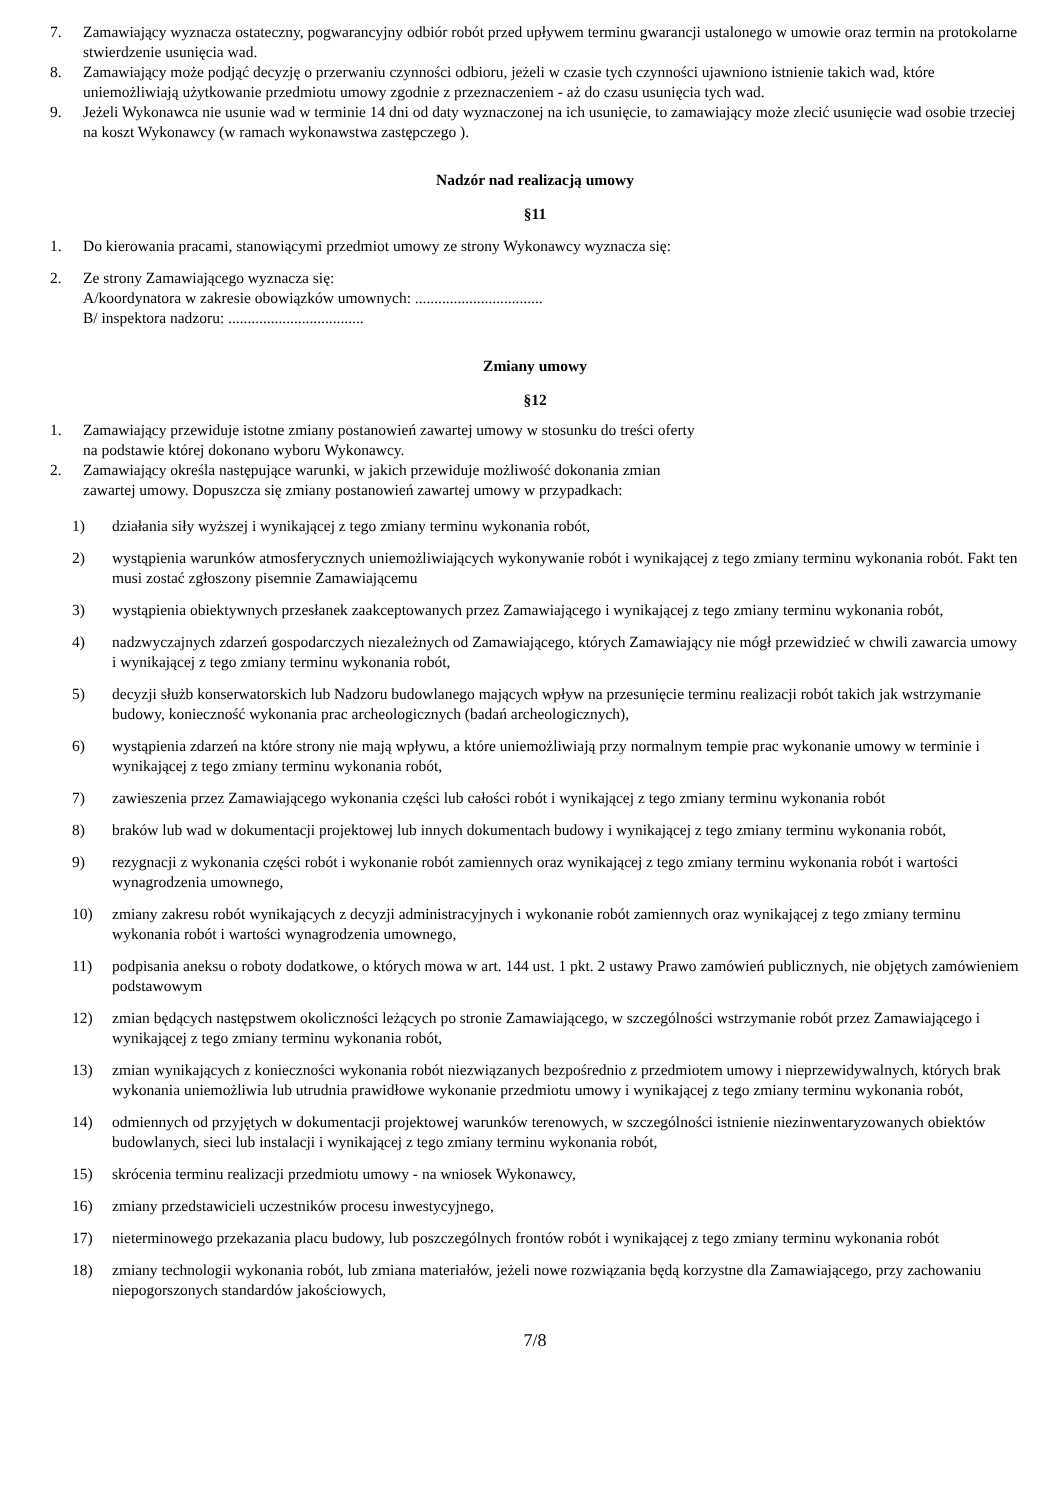7. Zamawiający wyznacza ostateczny, pogwarancyjny odbiór robót przed upływem terminu gwarancji ustalonego w umowie oraz termin na protokolarne stwierdzenie usunięcia wad.
8. Zamawiający może podjąć decyzję o przerwaniu czynności odbioru, jeżeli w czasie tych czynności ujawniono istnienie takich wad, które uniemożliwiają użytkowanie przedmiotu umowy zgodnie z przeznaczeniem - aż do czasu usunięcia tych wad.
9. Jeżeli Wykonawca nie usunie wad w terminie 14 dni od daty wyznaczonej na ich usunięcie, to zamawiający może zlecić usunięcie wad osobie trzeciej na koszt Wykonawcy (w ramach wykonawstwa zastępczego ).
Nadzór nad realizacją umowy
§11
1. Do kierowania pracami, stanowiącymi przedmiot umowy ze strony Wykonawcy wyznacza się:
2. Ze strony Zamawiającego wyznacza się:
A/koordynatora w zakresie obowiązków umownych: .................................
B/ inspektora nadzoru: ...................................
Zmiany umowy
§12
1. Zamawiający przewiduje istotne zmiany postanowień zawartej umowy w stosunku do treści oferty
na podstawie której dokonano wyboru Wykonawcy.
2. Zamawiający określa następujące warunki, w jakich przewiduje możliwość dokonania zmian
zawartej umowy. Dopuszcza się zmiany postanowień zawartej umowy w przypadkach:
1) działania siły wyższej i wynikającej z tego zmiany terminu wykonania robót,
2) wystąpienia warunków atmosferycznych uniemożliwiających wykonywanie robót i wynikającej z tego zmiany terminu wykonania robót. Fakt ten musi zostać zgłoszony pisemnie Zamawiającemu
3) wystąpienia obiektywnych przesłanek zaakceptowanych przez Zamawiającego i wynikającej z tego zmiany terminu wykonania robót,
4) nadzwyczajnych zdarzeń gospodarczych niezależnych od Zamawiającego, których Zamawiający nie mógł przewidzieć w chwili zawarcia umowy i wynikającej z tego zmiany terminu wykonania robót,
5) decyzji służb konserwatorskich lub Nadzoru budowlanego mających wpływ na przesunięcie terminu realizacji robót takich jak wstrzymanie budowy, konieczność wykonania prac archeologicznych (badań archeologicznych),
6) wystąpienia zdarzeń na które strony nie mają wpływu, a które uniemożliwiają przy normalnym tempie prac wykonanie umowy w terminie i wynikającej z tego zmiany terminu wykonania robót,
7) zawieszenia przez Zamawiającego wykonania części lub całości robót i wynikającej z tego zmiany terminu wykonania robót
8) braków lub wad w dokumentacji projektowej lub innych dokumentach budowy i wynikającej z tego zmiany terminu wykonania robót,
9) rezygnacji z wykonania części robót i wykonanie robót zamiennych oraz wynikającej z tego zmiany terminu wykonania robót i wartości wynagrodzenia umownego,
10) zmiany zakresu robót wynikających z decyzji administracyjnych i wykonanie robót zamiennych oraz wynikającej z tego zmiany terminu wykonania robót i wartości wynagrodzenia umownego,
11) podpisania aneksu o roboty dodatkowe, o których mowa w art. 144 ust. 1 pkt. 2 ustawy Prawo zamówień publicznych, nie objętych zamówieniem podstawowym
12) zmian będących następstwem okoliczności leżących po stronie Zamawiającego, w szczególności wstrzymanie robót przez Zamawiającego i wynikającej z tego zmiany terminu wykonania robót,
13) zmian wynikających z konieczności wykonania robót niezwiązanych bezpośrednio z przedmiotem umowy i nieprzewidywalnych, których brak wykonania uniemożliwia lub utrudnia prawidłowe wykonanie przedmiotu umowy i wynikającej z tego zmiany terminu wykonania robót,
14) odmiennych od przyjętych w dokumentacji projektowej warunków terenowych, w szczególności istnienie niezinwentaryzowanych obiektów budowlanych, sieci lub instalacji i wynikającej z tego zmiany terminu wykonania robót,
15) skrócenia terminu realizacji przedmiotu umowy - na wniosek Wykonawcy,
16) zmiany przedstawicieli uczestników procesu inwestycyjnego,
17) nieterminowego przekazania placu budowy, lub poszczególnych frontów robót i wynikającej z tego zmiany terminu wykonania robót
18) zmiany technologii wykonania robót, lub zmiana materiałów, jeżeli nowe rozwiązania będą korzystne dla Zamawiającego, przy zachowaniu niepogorszonych standardów jakościowych,
7/8